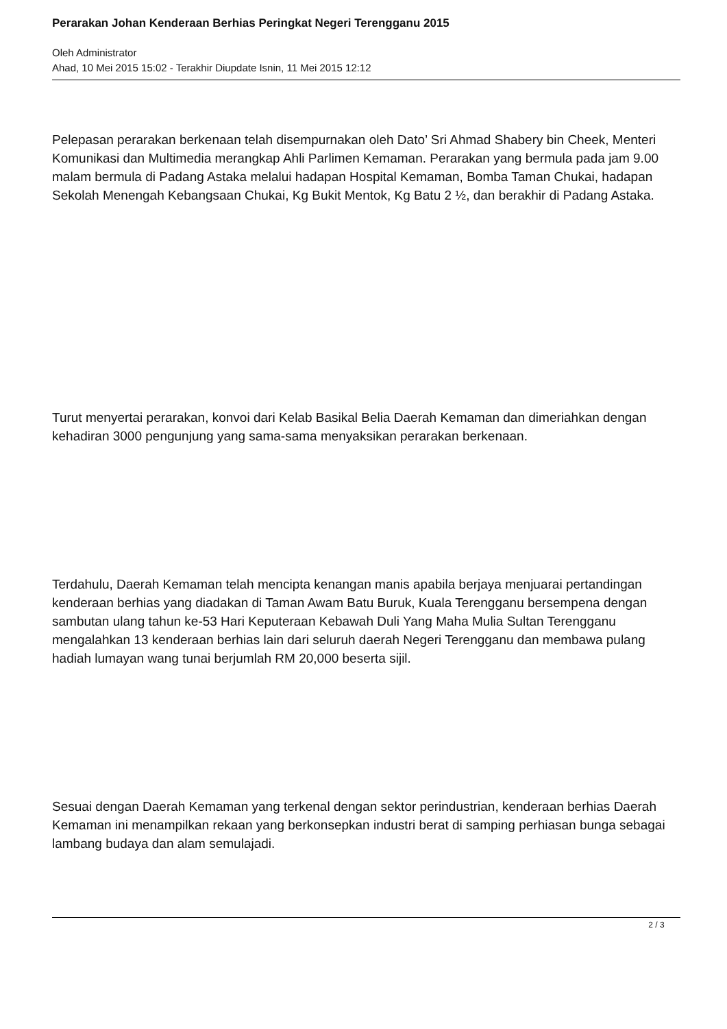Perarakan Johan Kenderaan Berhias Peringkat Negeri Terengganu 2015
Oleh Administrator
Ahad, 10 Mei 2015 15:02 - Terakhir Diupdate Isnin, 11 Mei 2015 12:12
Pelepasan perarakan berkenaan telah disempurnakan oleh Dato’ Sri Ahmad Shabery bin Cheek, Menteri Komunikasi dan Multimedia merangkap Ahli Parlimen Kemaman. Perarakan yang bermula pada jam 9.00 malam bermula di Padang Astaka melalui hadapan Hospital Kemaman, Bomba Taman Chukai, hadapan Sekolah Menengah Kebangsaan Chukai, Kg Bukit Mentok, Kg Batu 2 ½, dan berakhir di Padang Astaka.
Turut menyertai perarakan, konvoi dari Kelab Basikal Belia Daerah Kemaman dan dimeriahkan dengan kehadiran 3000 pengunjung yang sama-sama menyaksikan perarakan berkenaan.
Terdahulu, Daerah Kemaman telah mencipta kenangan manis apabila berjaya menjuarai pertandingan kenderaan berhias yang diadakan di Taman Awam Batu Buruk, Kuala Terengganu bersempena dengan sambutan ulang tahun ke-53 Hari Keputeraan Kebawah Duli Yang Maha Mulia Sultan Terengganu mengalahkan 13 kenderaan berhias lain dari seluruh daerah Negeri Terengganu dan membawa pulang hadiah lumayan wang tunai berjumlah RM 20,000 beserta sijil.
Sesuai dengan Daerah Kemaman yang terkenal dengan sektor perindustrian, kenderaan berhias Daerah Kemaman ini menampilkan rekaan yang berkonsepkan industri berat di samping perhiasan bunga sebagai lambang budaya dan alam semulajadi.
2 / 3